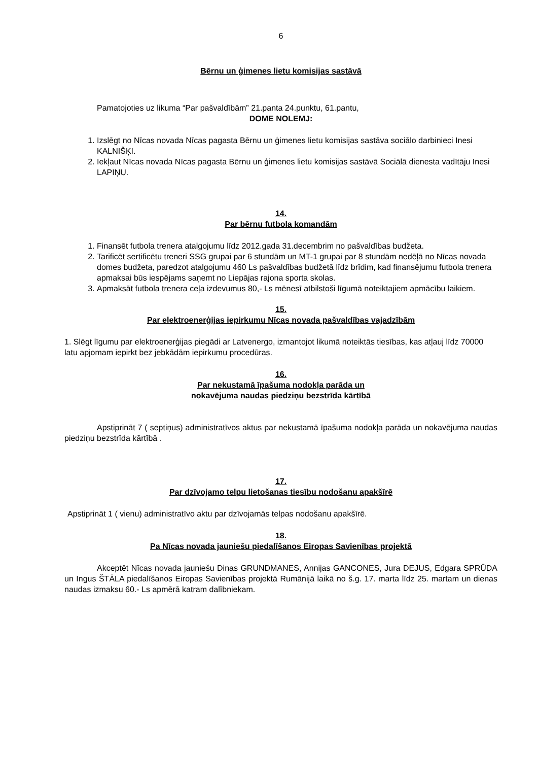6
Bērnu un ģimenes lietu komisijas sastāvā
Pamatojoties uz likuma “Par pašvaldībām” 21.panta 24.punktu, 61.pantu,
DOME NOLEMJ:
1. Izslēgt no Nīcas novada Nīcas pagasta Bērnu un ģimenes lietu komisijas sastāva sociālo darbinieci Inesi KALNIŠĶI.
2. Iekļaut Nīcas novada Nīcas pagasta Bērnu un ģimenes lietu komisijas sastāvā Sociālā dienesta vadītāju Inesi LAPIŅU.
14.
Par bērnu futbola komandām
1. Finansēt futbola trenera atalgojumu līdz 2012.gada 31.decembrim no pašvaldības budžeta.
2. Tarificēt sertificētu treneri SSG grupai par 6 stundām un MT-1 grupai par 8 stundām nedēļā no Nīcas novada domes budžeta, paredzot atalgojumu 460 Ls pašvaldības budžetā līdz brīdim, kad finansējumu futbola trenera apmaksai būs iespējams saņemt no Liepājas rajona sporta skolas.
3. Apmaksāt futbola trenera ceļa izdevumus 80,- Ls mēnesī atbilstoši līgumā noteiktajiem apmācību laikiem.
15.
Par elektroenerģijas iepirkumu Nīcas novada pašvaldības vajadzībām
1. Slēgt līgumu par elektroenerģijas piegādi ar Latvenergo, izmantojot likumā noteiktās tiesības, kas atļauj līdz 70000 latu apjomam iepirkt bez jebkādām iepirkumu procedūras.
16.
Par nekustamā īpašuma nodokļa parāda un
nokavējuma naudas piedziņu bezstrīda kārtībā
Apstiprināt 7 ( septiņus) administratīvos aktus par nekustamā īpašuma nodokļa parāda un nokavējuma naudas piedziņu bezstrīda kārtībā .
17.
Par dzīvojamo telpu lietošanas tiesību nodošanu apakšīrē
Apstiprināt 1 ( vienu) administratīvo aktu par dzīvojamās telpas nodošanu apakšīrē.
18.
Pa Nīcas novada jauniešu piedalīšanos Eiropas Savienības projektā
Akceptēt Nīcas novada jauniešu Dinas GRUNDMANES, Annijas GANCONES, Jura DEJUS, Edgara SPRŪDA un Ingus ŠTĀLA piedalīšanos Eiropas Savienības projektā Rumānijā laikā no š.g. 17. marta līdz 25. martam un dienas naudas izmaksu 60.- Ls apmērā katram dalībniekam.